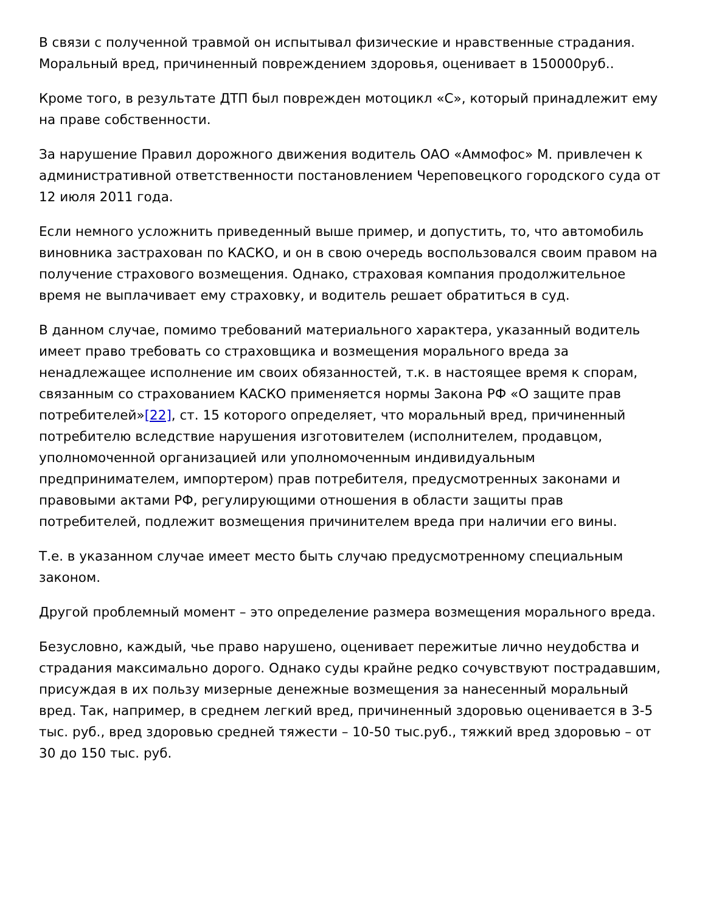В связи с полученной травмой он испытывал физические и нравственные страдания. Моральный вред, причиненный повреждением здоровья, оценивает в 150000руб..
Кроме того, в результате ДТП был поврежден мотоцикл «С», который принадлежит ему на праве собственности.
За нарушение Правил дорожного движения водитель ОАО «Аммофос» М. привлечен к административной ответственности постановлением Череповецкого городского суда от 12 июля 2011 года.
Если немного усложнить приведенный выше пример, и допустить, то, что автомобиль виновника застрахован по КАСКО, и он в свою очередь воспользовался своим правом на получение страхового возмещения. Однако, страховая компания продолжительное время не выплачивает ему страховку, и водитель решает обратиться в суд.
В данном случае, помимо требований материального характера, указанный водитель имеет право требовать со страховщика и возмещения морального вреда за ненадлежащее исполнение им своих обязанностей, т.к. в настоящее время к спорам, связанным со страхованием КАСКО применяется нормы Закона РФ «О защите прав потребителей»[22], ст. 15 которого определяет, что моральный вред, причиненный потребителю вследствие нарушения изготовителем (исполнителем, продавцом, уполномоченной организацией или уполномоченным индивидуальным предпринимателем, импортером) прав потребителя, предусмотренных законами и правовыми актами РФ, регулирующими отношения в области защиты прав потребителей, подлежит возмещения причинителем вреда при наличии его вины.
Т.е. в указанном случае имеет место быть случаю предусмотренному специальным законом.
Другой проблемный момент – это определение размера возмещения морального вреда.
Безусловно, каждый, чье право нарушено, оценивает пережитые лично неудобства и страдания максимально дорого. Однако суды крайне редко сочувствуют пострадавшим, присуждая в их пользу мизерные денежные возмещения за нанесенный моральный вред. Так, например, в среднем легкий вред, причиненный здоровью оценивается в 3-5 тыс. руб., вред здоровью средней тяжести – 10-50 тыс.руб., тяжкий вред здоровью – от 30 до 150 тыс. руб.